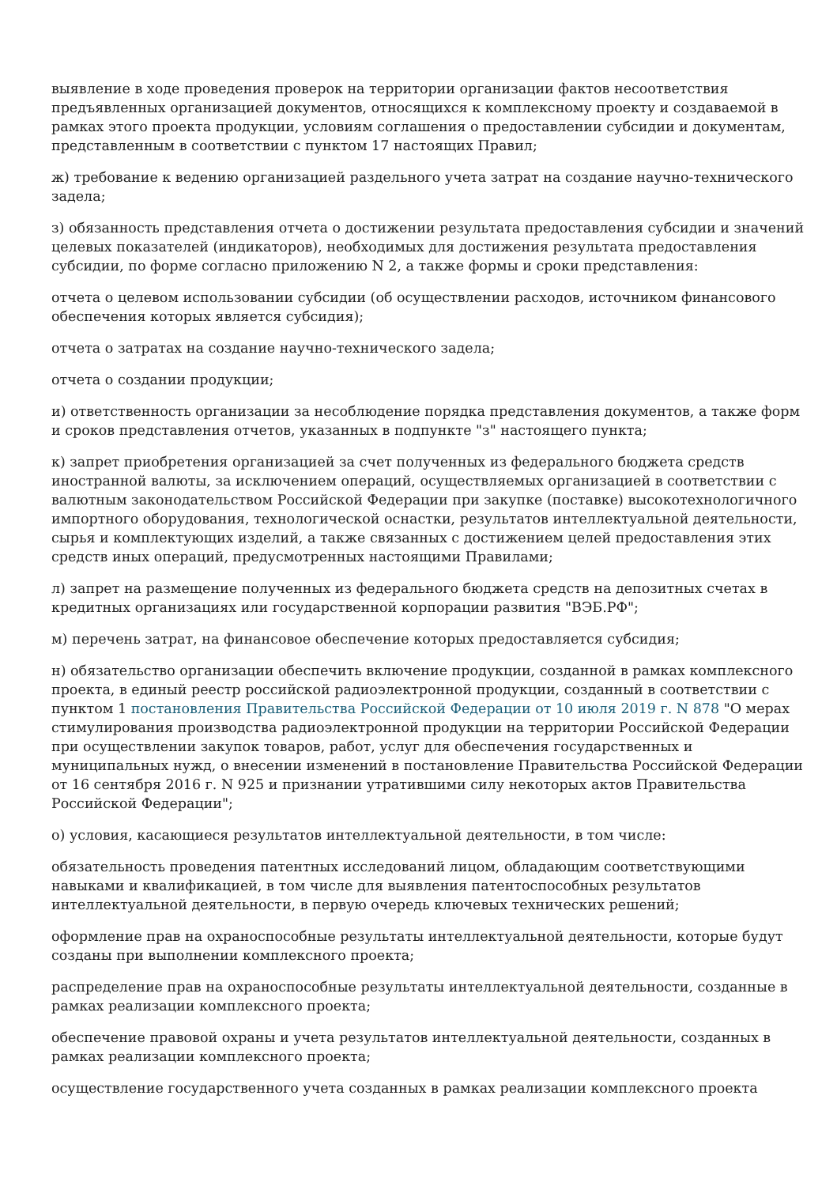выявление в ходе проведения проверок на территории организации фактов несоответствия предъявленных организацией документов, относящихся к комплексному проекту и создаваемой в рамках этого проекта продукции, условиям соглашения о предоставлении субсидии и документам, представленным в соответствии с пунктом 17 настоящих Правил;
ж) требование к ведению организацией раздельного учета затрат на создание научно-технического задела;
з) обязанность представления отчета о достижении результата предоставления субсидии и значений целевых показателей (индикаторов), необходимых для достижения результата предоставления субсидии, по форме согласно приложению N 2, а также формы и сроки представления:
отчета о целевом использовании субсидии (об осуществлении расходов, источником финансового обеспечения которых является субсидия);
отчета о затратах на создание научно-технического задела;
отчета о создании продукции;
и) ответственность организации за несоблюдение порядка представления документов, а также форм и сроков представления отчетов, указанных в подпункте "з" настоящего пункта;
к) запрет приобретения организацией за счет полученных из федерального бюджета средств иностранной валюты, за исключением операций, осуществляемых организацией в соответствии с валютным законодательством Российской Федерации при закупке (поставке) высокотехнологичного импортного оборудования, технологической оснастки, результатов интеллектуальной деятельности, сырья и комплектующих изделий, а также связанных с достижением целей предоставления этих средств иных операций, предусмотренных настоящими Правилами;
л) запрет на размещение полученных из федерального бюджета средств на депозитных счетах в кредитных организациях или государственной корпорации развития "ВЭБ.РФ";
м) перечень затрат, на финансовое обеспечение которых предоставляется субсидия;
н) обязательство организации обеспечить включение продукции, созданной в рамках комплексного проекта, в единый реестр российской радиоэлектронной продукции, созданный в соответствии с пунктом 1 постановления Правительства Российской Федерации от 10 июля 2019 г. N 878 "О мерах стимулирования производства радиоэлектронной продукции на территории Российской Федерации при осуществлении закупок товаров, работ, услуг для обеспечения государственных и муниципальных нужд, о внесении изменений в постановление Правительства Российской Федерации от 16 сентября 2016 г. N 925 и признании утратившими силу некоторых актов Правительства Российской Федерации";
о) условия, касающиеся результатов интеллектуальной деятельности, в том числе:
обязательность проведения патентных исследований лицом, обладающим соответствующими навыками и квалификацией, в том числе для выявления патентоспособных результатов интеллектуальной деятельности, в первую очередь ключевых технических решений;
оформление прав на охраноспособные результаты интеллектуальной деятельности, которые будут созданы при выполнении комплексного проекта;
распределение прав на охраноспособные результаты интеллектуальной деятельности, созданные в рамках реализации комплексного проекта;
обеспечение правовой охраны и учета результатов интеллектуальной деятельности, созданных в рамках реализации комплексного проекта;
осуществление государственного учета созданных в рамках реализации комплексного проекта